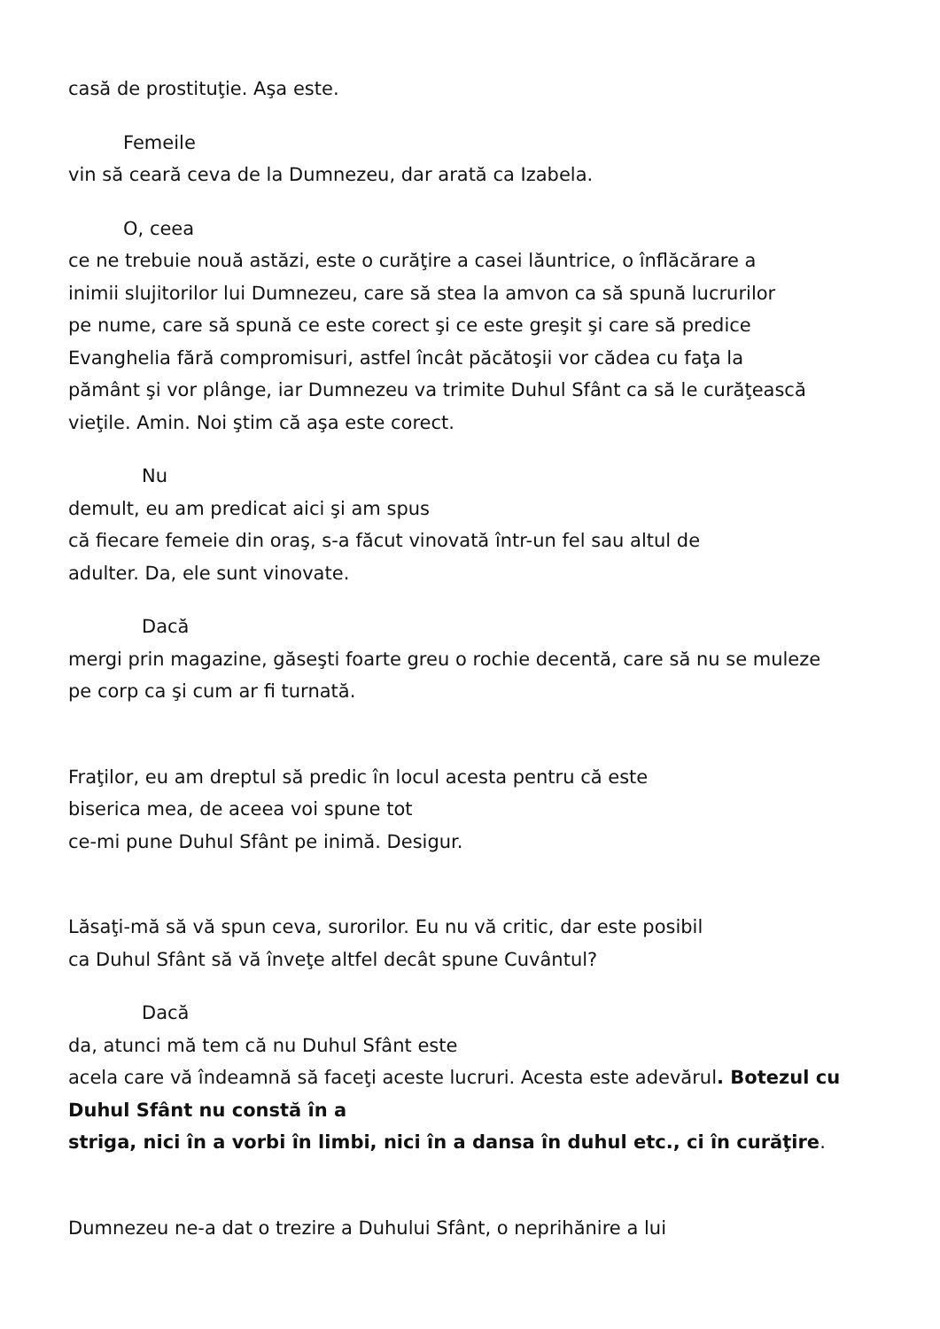casă de prostituţie. Aşa este.
Femeile
vin să ceară ceva de la Dumnezeu, dar arată ca Izabela.
O, ceea
ce ne trebuie nouă astăzi, este o curăţire a casei lăuntrice, o înflăcărare a
inimii slujitorilor lui Dumnezeu, care să stea la amvon ca să spună lucrurilor
pe nume, care să spună ce este corect şi ce este greşit şi care să predice
Evanghelia fără compromisuri, astfel încât păcătoşii vor cădea cu faţa la
pământ şi vor plânge, iar Dumnezeu va trimite Duhul Sfânt ca să le curăţească
vieţile. Amin. Noi ştim că aşa este corect.
Nu
demult, eu am predicat aici şi am spus
că fiecare femeie din oraş, s-a făcut vinovată într-un fel sau altul de
adulter. Da, ele sunt vinovate.
Dacă
mergi prin magazine, găseşti foarte greu o rochie decentă, care să nu se muleze
pe corp ca şi cum ar fi turnată.
Fraţilor, eu am dreptul să predic în locul acesta pentru că este
biserica mea, de aceea voi spune tot
ce-mi pune Duhul Sfânt pe inimă. Desigur.
Lăsaţi-mă să vă spun ceva, surorilor. Eu nu vă critic, dar este posibil
ca Duhul Sfânt să vă înveţe altfel decât spune Cuvântul?
Dacă
da, atunci mă tem că nu Duhul Sfânt este
acela care vă îndeamnă să faceţi aceste lucruri. Acesta este adevărul. Botezul cu Duhul Sfânt nu constă în a
striga, nici în a vorbi în limbi, nici în a dansa în duhul etc., ci în curăţire.
Dumnezeu ne-a dat o trezire a Duhului Sfânt, o neprihănire a lui